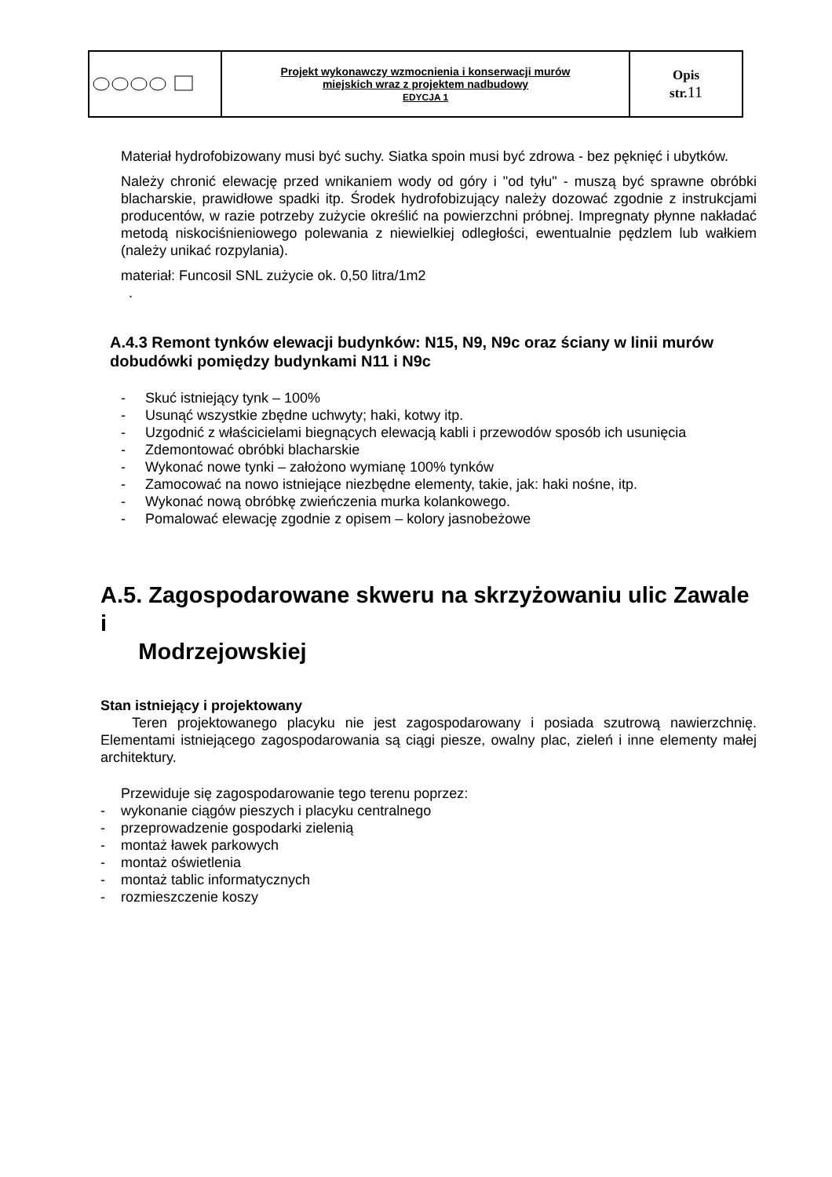| | Projekt wykonawczy wzmocnienia i konserwacji murów miejskich wraz z projektem nadbudowy EDYCJA 1 | Opis str. 11 |
Materiał hydrofobizowany musi być suchy. Siatka spoin musi być zdrowa - bez pęknięć i ubytków.
Należy chronić elewację przed wnikaniem wody od góry i "od tyłu" - muszą być sprawne obróbki blacharskie, prawidłowe spadki itp. Środek hydrofobizujący należy dozować zgodnie z instrukcjami producentów, w razie potrzeby zużycie określić na powierzchni próbnej. Impregnaty płynne nakładać metodą niskociśnieniowego polewania z niewielkiej odległości, ewentualnie pędzlem lub wałkiem (należy unikać rozpylania).
materiał: Funcosil SNL zużycie ok. 0,50 litra/1m2
.
A.4.3 Remont tynków elewacji budynków: N15, N9, N9c oraz ściany w linii murów dobudówki pomiędzy budynkami N11 i N9c
- Skuć istniejący tynk – 100%
- Usunąć wszystkie zbędne uchwyty; haki, kotwy itp.
- Uzgodnić z właścicielami biegnących elewacją kabli i przewodów sposób ich usunięcia
- Zdemontować obróbki blacharskie
- Wykonać nowe tynki – założono wymianę 100% tynków
- Zamocować na nowo istniejące niezbędne elementy, takie, jak: haki nośne, itp.
- Wykonać nową obróbkę zwieńczenia murka kolankowego.
- Pomalować elewację zgodnie z opisem – kolory jasnobeżowe
A.5. Zagospodarowane skweru na skrzyżowaniu ulic Zawale i
Modrzejowskiej
Stan istniejący i projektowany
Teren projektowanego placyku nie jest zagospodarowany i posiada szutrową nawierzchnię. Elementami istniejącego zagospodarowania są ciągi piesze, owalny plac, zieleń i inne elementy małej architektury.
Przewiduje się zagospodarowanie tego terenu poprzez:
- wykonanie ciągów pieszych i placyku centralnego
- przeprowadzenie gospodarki zielenią
- montaż ławek parkowych
- montaż oświetlenia
- montaż tablic informatycznych
- rozmieszczenie koszy